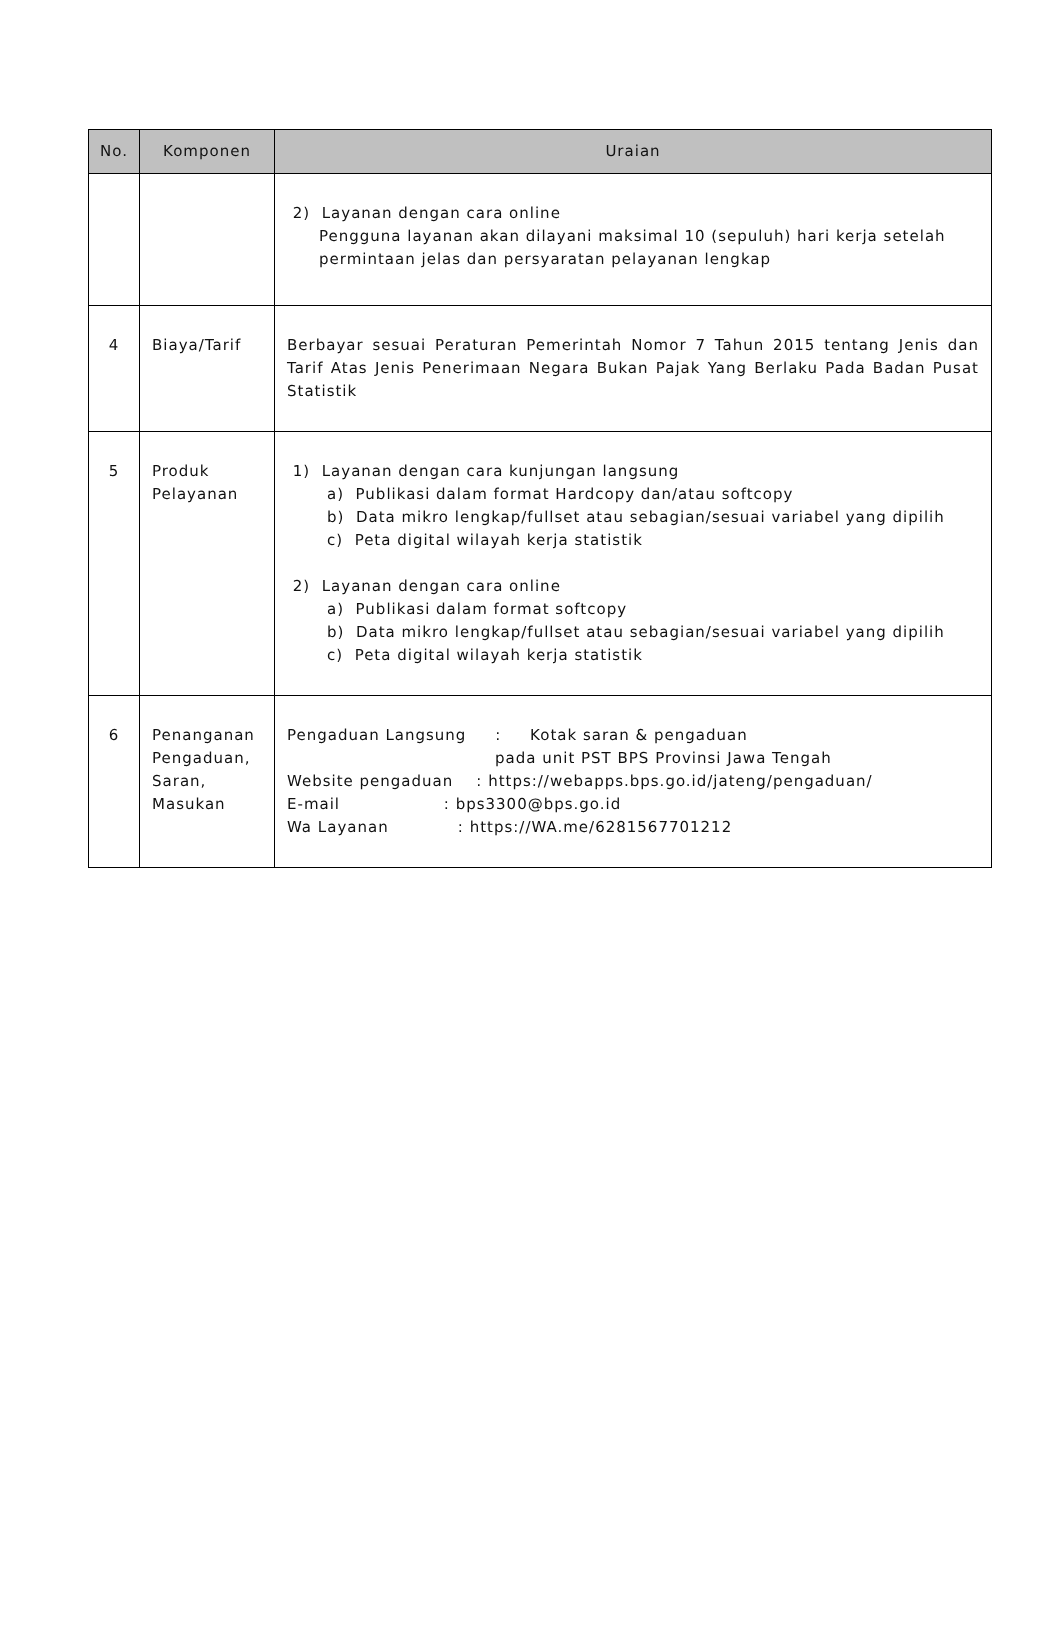| No. | Komponen | Uraian |
| --- | --- | --- |
| | | 2) Layanan dengan cara online Pengguna layanan akan dilayani maksimal 10 (sepuluh) hari kerja setelah permintaan jelas dan persyaratan pelayanan lengkap |
| 4 | Biaya/Tarif | Berbayar sesuai Peraturan Pemerintah Nomor 7 Tahun 2015 tentang Jenis dan Tarif Atas Jenis Penerimaan Negara Bukan Pajak Yang Berlaku Pada Badan Pusat Statistik |
| 5 | Produk Pelayanan | 1) Layanan dengan cara kunjungan langsung a) Publikasi dalam format Hardcopy dan/atau softcopy b) Data mikro lengkap/fullset atau sebagian/sesuai variabel yang dipilih c) Peta digital wilayah kerja statistik 2) Layanan dengan cara online a) Publikasi dalam format softcopy b) Data mikro lengkap/fullset atau sebagian/sesuai variabel yang dipilih c) Peta digital wilayah kerja statistik |
| 6 | Penanganan Pengaduan, Saran, Masukan | Pengaduan Langsung : Kotak saran & pengaduan pada unit PST BPS Provinsi Jawa Tengah Website pengaduan : https://webapps.bps.go.id/jateng/pengaduan/ E-mail : bps3300@bps.go.id Wa Layanan : https://WA.me/6281567701212 |